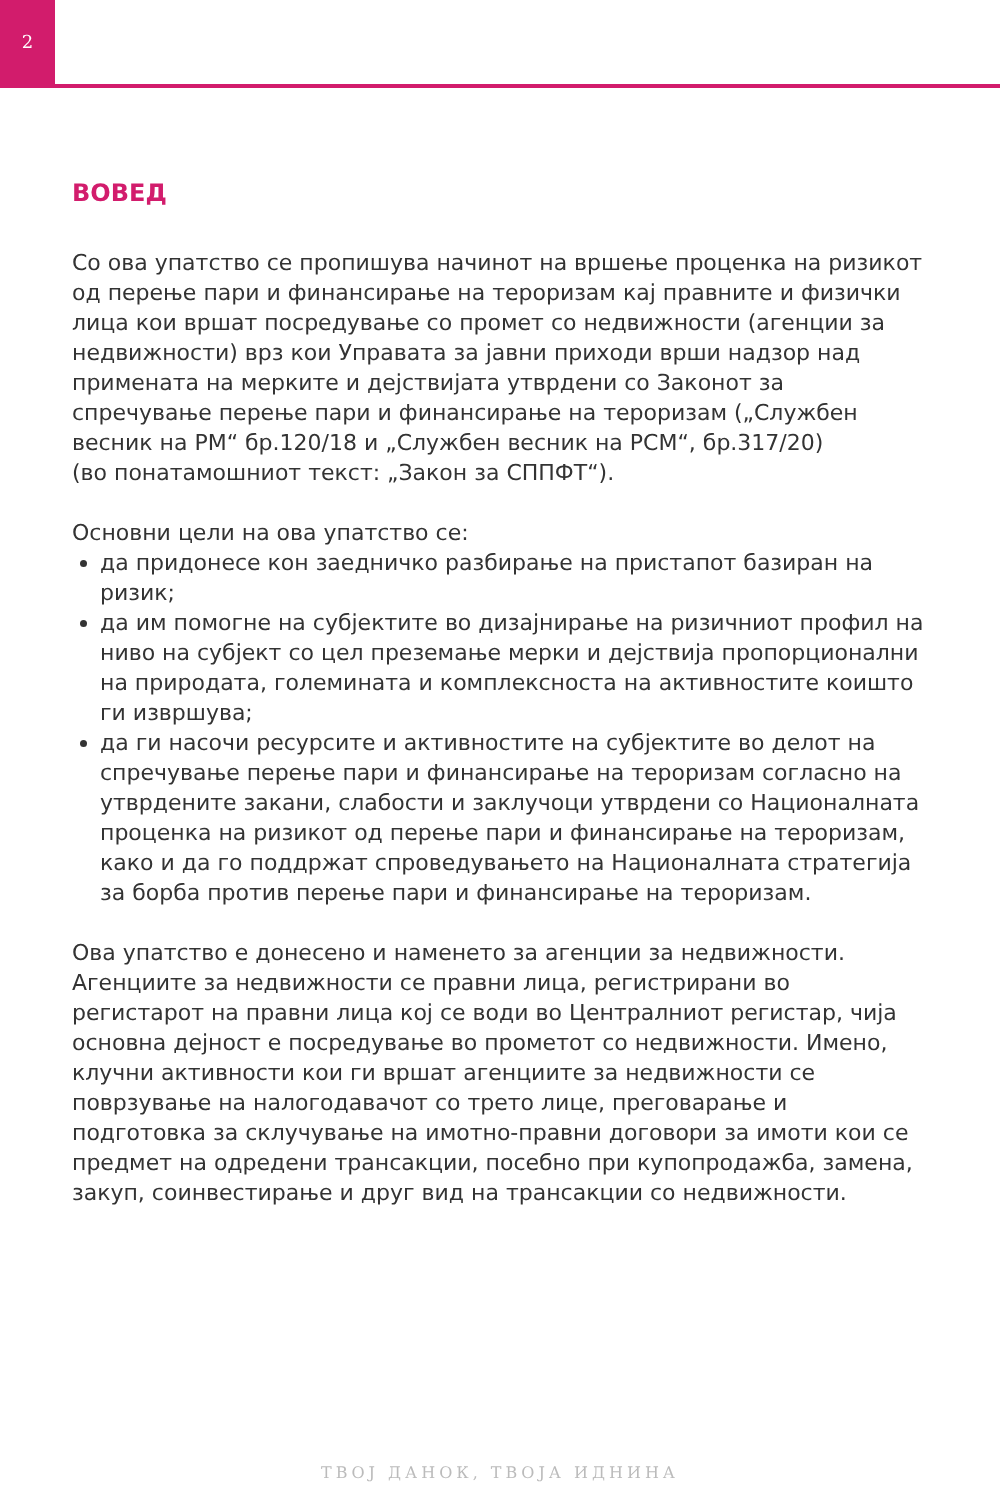2
ВОВЕД
Со ова упатство се пропишува начинот на вршење проценка на ризикот од перење пари и финансирање на тероризам кај правните и физички лица кои вршат посредување со промет со недвижности (агенции за недвижности) врз кои Управата за јавни приходи врши надзор над примената на мерките и дејствијата утврдени со Законот за спречување перење пари и финансирање на тероризам („Службен весник на РМ“ бр.120/18 и „Службен весник на РСМ“, бр.317/20)
(во понатамошниот текст: „Закон за СППФТ“).
Основни цели на ова упатство се:
да придонесе кон заедничко разбирање на пристапот базиран на ризик;
да им помогне на субјектите во дизајнирање на ризичниот профил на ниво на субјект со цел преземање мерки и дејствија пропорционални на природата, големината и комплексноста на активностите коишто ги извршува;
да ги насочи ресурсите и активностите на субјектите во делот на спречување перење пари и финансирање на тероризам согласно на утврдените закани, слабости и заклучоци утврдени со Националната проценка на ризикот од перење пари и финансирање на тероризам, како и да го поддржат спроведувањето на Националната стратегија за борба против перење пари и финансирање на тероризам.
Ова упатство е донесено и наменето за агенции за недвижности. Агенциите за недвижности се правни лица, регистрирани во регистарот на правни лица кој се води во Централниот регистар, чија основна дејност е посредување во прометот со недвижности. Имено, клучни активности кои ги вршат агенциите за недвижности се поврзување на налогодавачот со трето лице, преговарање и подготовка за склучување на имотно-правни договори за имоти кои се предмет на одредени трансакции, посебно при купопродажба, замена, закуп, соинвестирање и друг вид на трансакции со недвижности.
ТВОЈ ДАНОК, ТВОЈА ИДНИНА